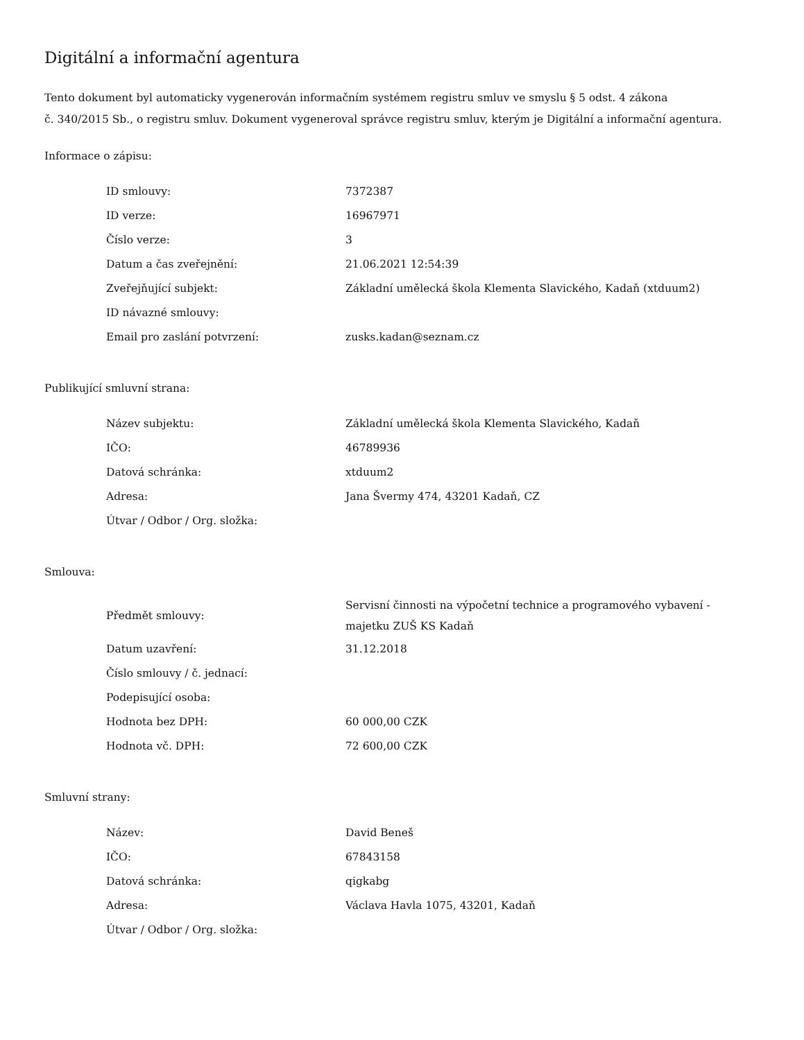Digitální a informační agentura
Tento dokument byl automaticky vygenerován informačním systémem registru smluv ve smyslu § 5 odst. 4 zákona
č. 340/2015 Sb., o registru smluv. Dokument vygeneroval správce registru smluv, kterým je Digitální a informační agentura.
Informace o zápisu:
| ID smlouvy: | 7372387 |
| ID verze: | 16967971 |
| Číslo verze: | 3 |
| Datum a čas zveřejnění: | 21.06.2021 12:54:39 |
| Zveřejňující subjekt: | Základní umělecká škola Klementa Slavického, Kadaň (xtduum2) |
| ID návazné smlouvy: | |
| Email pro zaslání potvrzení: | zusks.kadan@seznam.cz |
Publikující smluvní strana:
| Název subjektu: | Základní umělecká škola Klementa Slavického, Kadaň |
| IČO: | 46789936 |
| Datová schránka: | xtduum2 |
| Adresa: | Jana Švermy 474, 43201 Kadaň, CZ |
| Útvar / Odbor / Org. složka: | |
Smlouva:
| Předmět smlouvy: | Servisní činnosti na výpočetní technice a programového vybavení - majetku ZUŠ KS Kadaň |
| Datum uzavření: | 31.12.2018 |
| Číslo smlouvy / č. jednací: | |
| Podepisující osoba: | |
| Hodnota bez DPH: | 60 000,00 CZK |
| Hodnota vč. DPH: | 72 600,00 CZK |
Smluvní strany:
| Název: | David Beneš |
| IČO: | 67843158 |
| Datová schránka: | qigkabg |
| Adresa: | Václava Havla 1075, 43201, Kadaň |
| Útvar / Odbor / Org. složka: | |